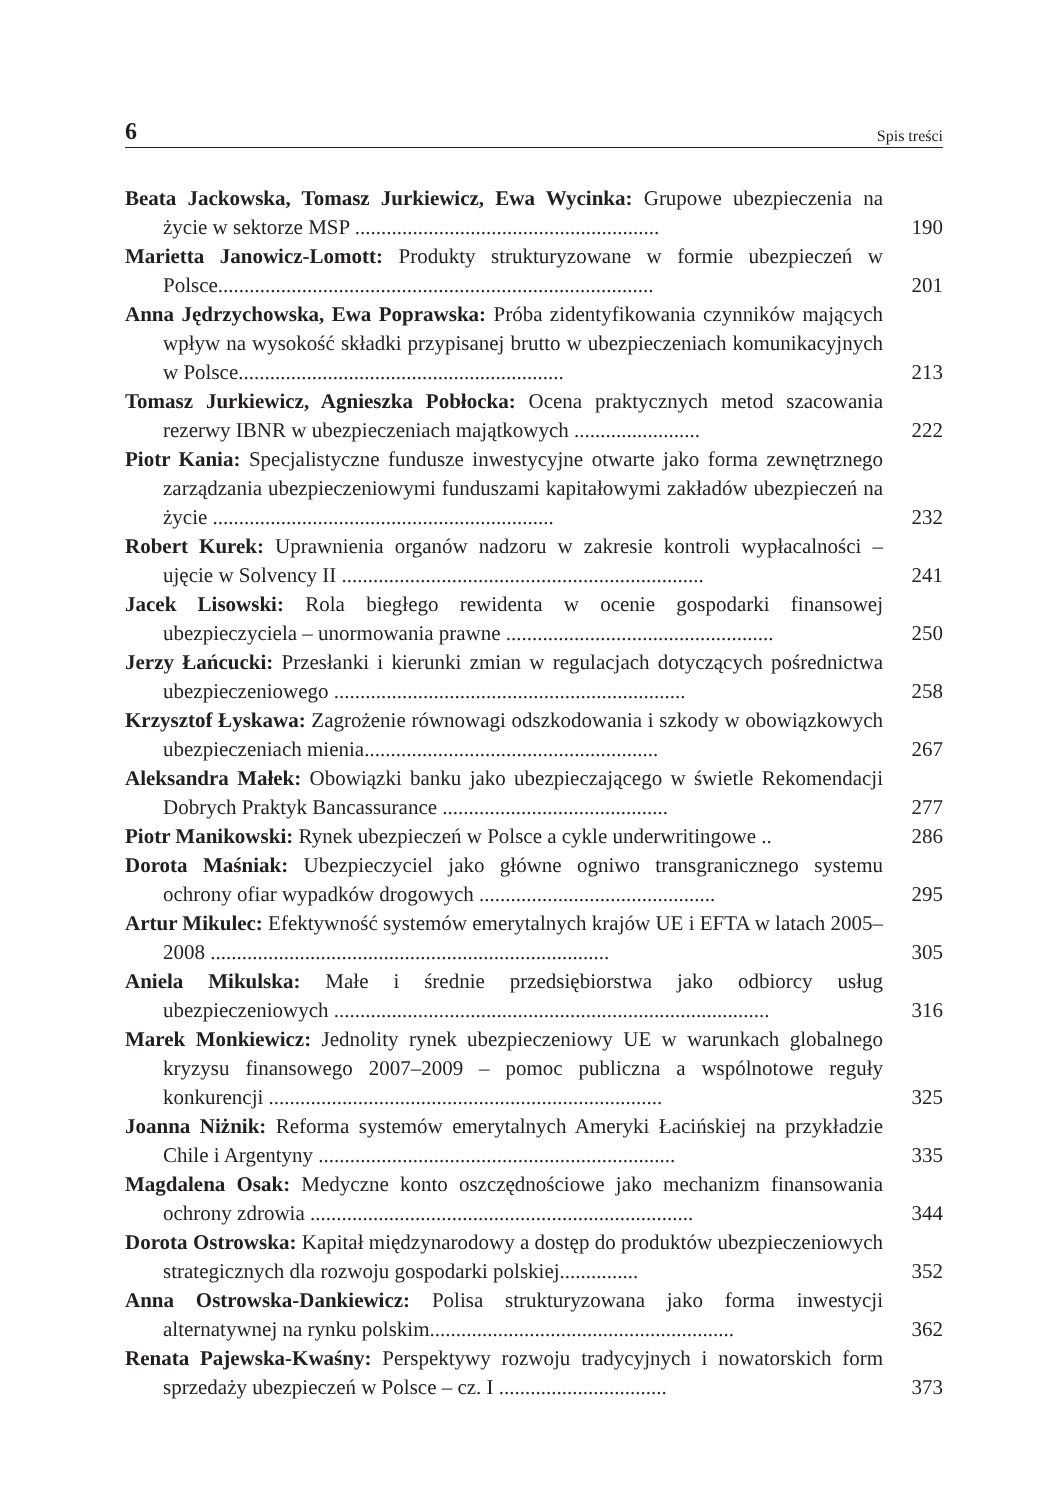6 Spis treści
Beata Jackowska, Tomasz Jurkiewicz, Ewa Wycinka: Grupowe ubezpieczenia na życie w sektorze MSP ..........................................................
190
Marietta Janowicz-Lomott: Produkty strukturyzowane w formie ubezpieczeń w Polsce...................................................................................
201
Anna Jędrzychowska, Ewa Poprawska: Próba zidentyfikowania czynników mających wpływ na wysokość składki przypisanej brutto w ubezpieczeniach komunikacyjnych w Polsce..............................................................
213
Tomasz Jurkiewicz, Agnieszka Pobłocka: Ocena praktycznych metod szacowania rezerwy IBNR w ubezpieczeniach majątkowych ........................
222
Piotr Kania: Specjalistyczne fundusze inwestycyjne otwarte jako forma zewnętrznego zarządzania ubezpieczeniowymi funduszami kapitałowymi zakładów ubezpieczeń na życie .................................................................
232
Robert Kurek: Uprawnienia organów nadzoru w zakresie kontroli wypłacalności – ujęcie w Solvency II .....................................................................
241
Jacek Lisowski: Rola biegłego rewidenta w ocenie gospodarki finansowej ubezpieczyciela – unormowania prawne ...................................................
250
Jerzy Łańcucki: Przesłanki i kierunki zmian w regulacjach dotyczących pośrednictwa ubezpieczeniowego ...................................................................
258
Krzysztof Łyskawa: Zagrożenie równowagi odszkodowania i szkody w obowiązkowych ubezpieczeniach mienia........................................................
267
Aleksandra Małek: Obowiązki banku jako ubezpieczającego w świetle Rekomendacji Dobrych Praktyk Bancassurance ...........................................
277
Piotr Manikowski: Rynek ubezpieczeń w Polsce a cykle underwritingowe ..
286
Dorota Maśniak: Ubezpieczyciel jako główne ogniwo transgranicznego systemu ochrony ofiar wypadków drogowych .............................................
295
Artur Mikulec: Efektywność systemów emerytalnych krajów UE i EFTA w latach 2005–2008 ............................................................................
305
Aniela Mikulska: Małe i średnie przedsiębiorstwa jako odbiorcy usług ubezpieczeniowych ...................................................................................
316
Marek Monkiewicz: Jednolity rynek ubezpieczeniowy UE w warunkach globalnego kryzysu finansowego 2007–2009 – pomoc publiczna a wspólnotowe reguły konkurencji ...........................................................................
325
Joanna Niżnik: Reforma systemów emerytalnych Ameryki Łacińskiej na przykładzie Chile i Argentyny ....................................................................
335
Magdalena Osak: Medyczne konto oszczędnościowe jako mechanizm finansowania ochrony zdrowia .........................................................................
344
Dorota Ostrowska: Kapitał międzynarodowy a dostęp do produktów ubezpieczeniowych strategicznych dla rozwoju gospodarki polskiej...............
352
Anna Ostrowska-Dankiewicz: Polisa strukturyzowana jako forma inwestycji alternatywnej na rynku polskim..........................................................
362
Renata Pajewska-Kwaśny: Perspektywy rozwoju tradycyjnych i nowatorskich form sprzedaży ubezpieczeń w Polsce – cz. I ................................
373